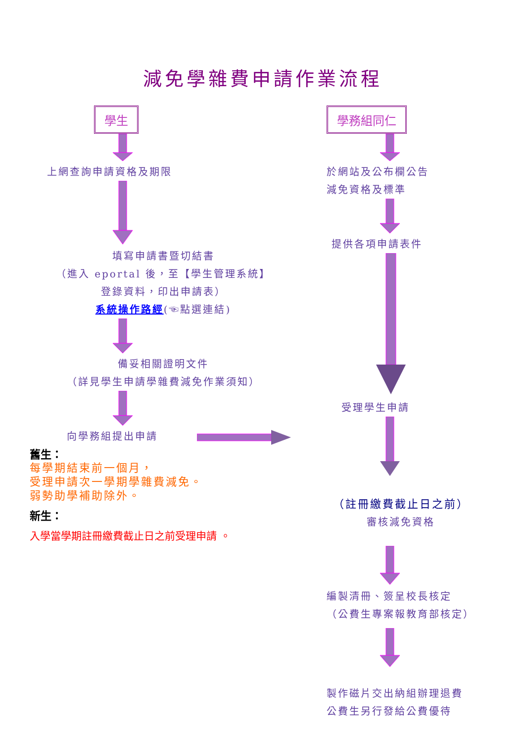減免學雜費申請作業流程
學生
上網查詢申請資格及期限
填寫申請書暨切結書
（進入 eportal 後，至【學生管理系統】
登錄資料，印出申請表）
系統操作路經(☜點選連結)
備妥相關證明文件
（詳見學生申請學雜費減免作業須知）
向學務組提出申請
舊生：
每學期結束前一個月，
受理申請次一學期學雜費減免。
弱勢助學補助除外。
新生：
入學當學期註冊繳費截止日之前受理申請 。
學務組同仁
於網站及公布欄公告
減免資格及標準
提供各項申請表件
受理學生申請
（註冊繳費截止日之前）
審核減免資格
編製清冊、簽呈校長核定
（公費生專案報教育部核定）
製作磁片交出納組辦理退費
公費生另行發給公費優待